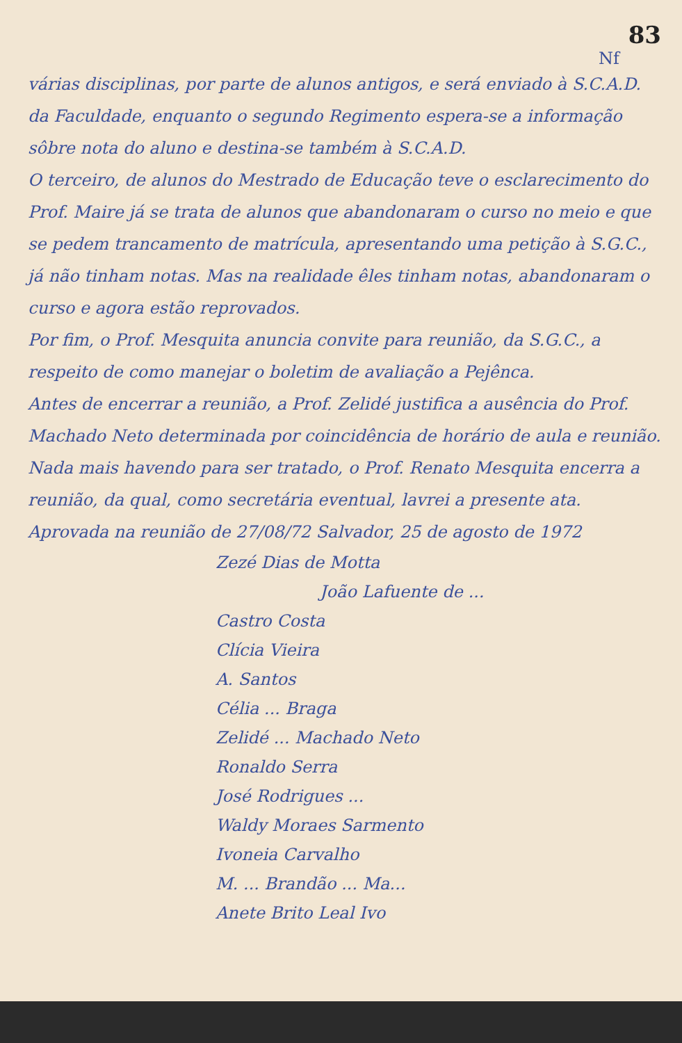83
Nf
várias disciplinas, por parte de alunos antigos, e será enviado à S.C.A.D. da Faculdade, enquanto o segundo Regimento espera-se a informação sôbre nota do aluno e destina-se também à S.C.A.D.
O terceiro, de alunos do Mestrado de Educação teve o esclarecimento do Prof. Maire já se trata de alunos que abandonaram o curso no meio e que se pedem trancamento de matrícula, apresentando uma petição à S.G.C., já não tinham notas. Mas na realidade êles tinham notas, abandonaram o curso e agora estão reprovados.
Por fim, o Prof. Mesquita anuncia convite para reunião, da S.G.C., a respeito de como manejar o boletim de avaliação a Pejênca.
Antes de encerrar a reunião, a Prof. Zelidé justifica a ausência do Prof. Machado Neto determinada por coincidência de horário de aula e reunião.
Nada mais havendo para ser tratado, o Prof. Renato Mesquita encerra a reunião, da qual, como secretária eventual, lavrei a presente ata.
Aprovada na reunião de 27/08/72 Salvador, 25 de agosto de 1972
Zezé Dias de Motta
João Lafuente de ...
Castro Costa
Clícia Vieira
A. Santos
Célia ... Braga
Zelidé ... Machado Neto
Ronaldo Serra
José Rodrigues ...
Waldy Moraes Sarmento
Ivoneia Carvalho
M. ... Brandão ... Ma...
Anete Brito Leal Ivo